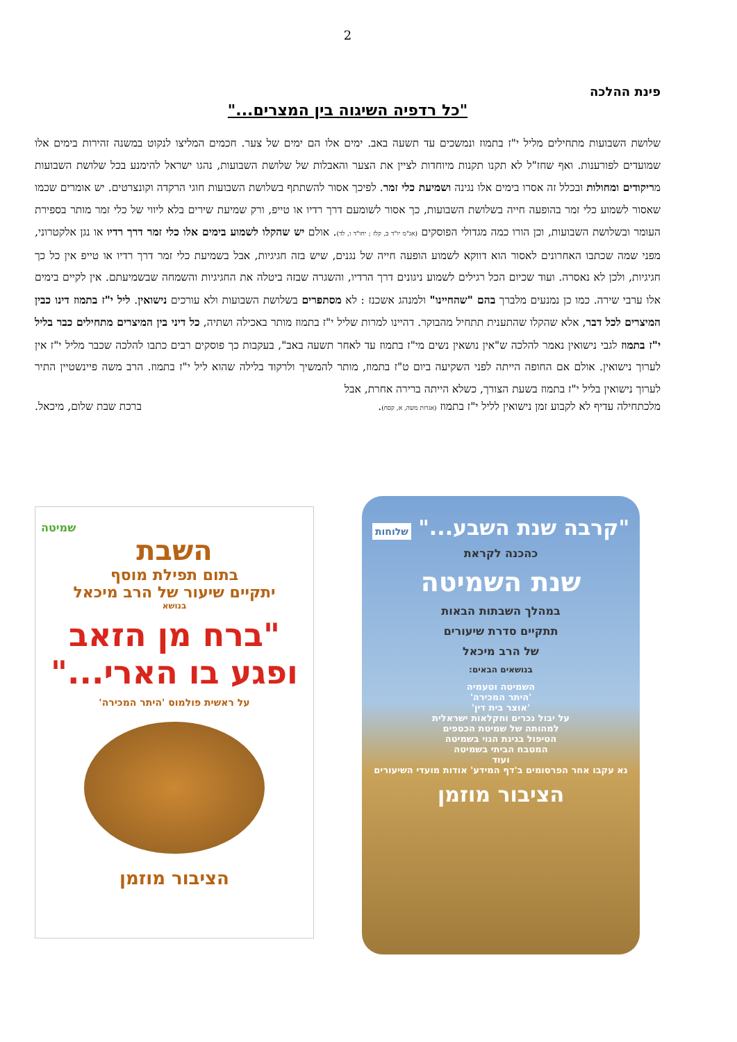2
פינת ההלכה
"כל רדפיה השיגוה בין המצרים..."
שלושת השבועות מתחילים מליל י"ז בתמוז ונמשכים עד תשעה באב. ימים אלו הם ימים של צער. חכמים המליצו לנקוט במשנה זהירות בימים אלו שמועדים לפורענות. ואף שחז"ל לא תקנו תקנות מיוחדות לציין את הצער והאבלות של שלושת השבועות, נהגו ישראל להימנע בכל שלושת השבועות מריקודים ומחולות ובכלל זה אסרו בימים אלו נגינה ושמיעת כלי זמר. לפיכך אסור להשתתף בשלושת השבועות חוגי הרקדה וקונצרטים. יש אומרים שכמו שאסור לשמוע כלי זמר בהופעה חייה בשלושת השבועות, כך אסור לשומעם דרך רדיו או טייפ, ורק שמיעת שירים בלא ליווי של כלי זמר מותר בספירת העומר ובשלושת השבועות, וכן הורו כמה מגדולי הפוסקים (אג"מ יו"ד ב, קלז ; יחו"ד ו, לד). אולם יש שהקלו לשמוע בימים אלו כלי זמר דרך רדיו או נגן אלקטרוני, מפני שמה שכתבו האחרונים לאסור הוא דווקא לשמוע הופעה חייה של נגנים, שיש בזה חגיגיות, אבל בשמיעת כלי זמר דרך רדיו או טייפ אין כל כך חגיגיות, ולכן לא נאסרה. ועוד שכיום הכל רגילים לשמוע ניגונים דרך הרדיו, והשגרה שבזה ביטלה את החגיגיות והשמחה שבשמיעתם. אין לקיים בימים אלו ערבי שירה. כמו כן נמנעים מלברך בהם "שהחיינו" ולמנהג אשכנז : לא מסתפרים בשלושת השבועות ולא עורכים נישואין. ליל י"ז בתמוז דינו כבין המיצרים לכל דבר, אלא שהקלו שהתענית תתחיל מהבוקר. דהיינו למרות שליל י"ז בתמוז מותר באכילה ושתיה, כל דיני בין המיצרים מתחילים כבר בליל י"ז בתמוז לגבי נישואין נאמר להלכה ש"אין נושאין נשים מי"ז בתמוז עד לאחר תשעה באב", בעקבות כך פוסקים רבים כתבו להלכה שכבר מליל י"ז אין לערוך נישואין. אולם אם החופה הייתה לפני השקיעה ביום ט"ז בתמוז, מותר להמשיך ולרקוד בלילה שהוא ליל י"ז בתמוז. הרב משה פיינשטיין התיר לערוך נישואין בליל י"ז בתמוז בשעת הצורך, כשלא הייתה ברירה אחרת, אבל
מלכתחילה עדיף לא לקבוע זמן נישואין לליל י"ז בתמוז (אגרות משה, א, קסח). ברכת שבת שלום, מיכאל.
"קרבה שנת השבע..." שלוחות
כהכנה לקראת
שנת השמיטה
במהלך השבתות הבאות
תתקיים סדרת שיעורים
של הרב מיכאל
בנושאים הבאים:
השמיטה וטעמיה
'היתר המכירה'
'אוצר בית דין'
על יבול נכרים וחקלאות ישראלית
למהותה של שמיטת הכספים
הטיפול בגינת הנוי בשמיטה
המטבח הביתי בשמיטה
ועוד
נא עקבו אחר הפרסומים ב'דף המידע' אודות מועדי השיעורים
הציבור מוזמן
שמיטה
השבת
בתום תפילת מוסף
יתקיים שיעור של הרב מיכאל
בנושא
"ברח מן הזאב
ופגע בו הארי..."
על ראשית פולמוס 'היתר המכירה'
הציבור מוזמן